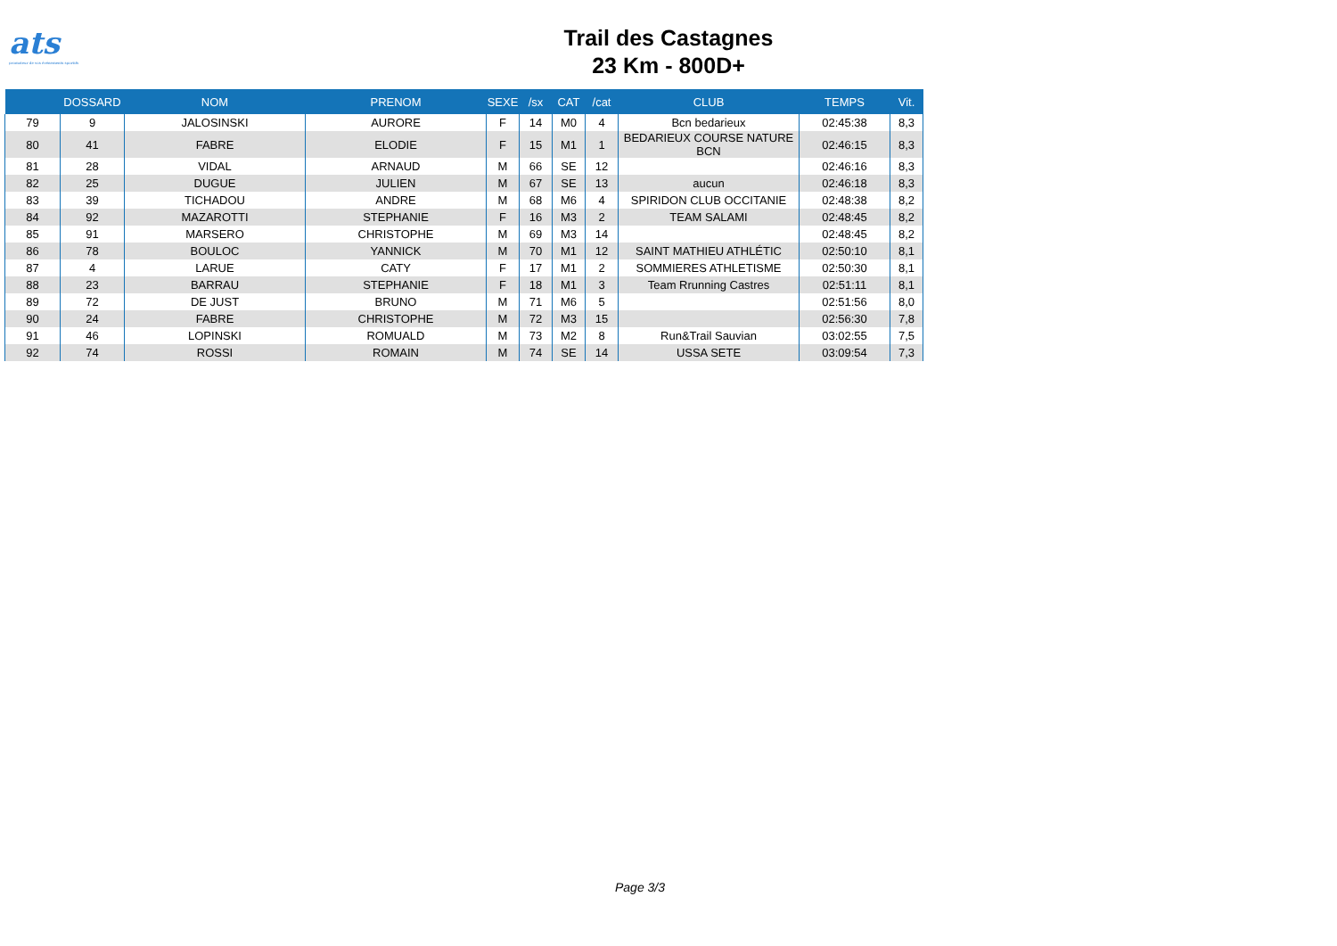ats
promoteur de vos événements sportifs
Trail des Castagnes
23 Km - 800D+
| | DOSSARD | NOM | PRENOM | SEXE | /sx | CAT | /cat | CLUB | TEMPS | Vit. |
| --- | --- | --- | --- | --- | --- | --- | --- | --- | --- | --- |
| 79 | 9 | JALOSINSKI | AURORE | F | 14 | M0 | 4 | Bcn bedarieux | 02:45:38 | 8,3 |
| 80 | 41 | FABRE | ELODIE | F | 15 | M1 | 1 | BEDARIEUX COURSE NATURE BCN | 02:46:15 | 8,3 |
| 81 | 28 | VIDAL | ARNAUD | M | 66 | SE | 12 | | 02:46:16 | 8,3 |
| 82 | 25 | DUGUE | JULIEN | M | 67 | SE | 13 | aucun | 02:46:18 | 8,3 |
| 83 | 39 | TICHADOU | ANDRE | M | 68 | M6 | 4 | SPIRIDON CLUB OCCITANIE | 02:48:38 | 8,2 |
| 84 | 92 | MAZAROTTI | STEPHANIE | F | 16 | M3 | 2 | TEAM SALAMI | 02:48:45 | 8,2 |
| 85 | 91 | MARSERO | CHRISTOPHE | M | 69 | M3 | 14 | | 02:48:45 | 8,2 |
| 86 | 78 | BOULOC | YANNICK | M | 70 | M1 | 12 | SAINT MATHIEU ATHLÉTIC | 02:50:10 | 8,1 |
| 87 | 4 | LARUE | CATY | F | 17 | M1 | 2 | SOMMIERES ATHLETISME | 02:50:30 | 8,1 |
| 88 | 23 | BARRAU | STEPHANIE | F | 18 | M1 | 3 | Team Rrunning Castres | 02:51:11 | 8,1 |
| 89 | 72 | DE JUST | BRUNO | M | 71 | M6 | 5 | | 02:51:56 | 8,0 |
| 90 | 24 | FABRE | CHRISTOPHE | M | 72 | M3 | 15 | | 02:56:30 | 7,8 |
| 91 | 46 | LOPINSKI | ROMUALD | M | 73 | M2 | 8 | Run&Trail Sauvian | 03:02:55 | 7,5 |
| 92 | 74 | ROSSI | ROMAIN | M | 74 | SE | 14 | USSA SETE | 03:09:54 | 7,3 |
Page 3/3